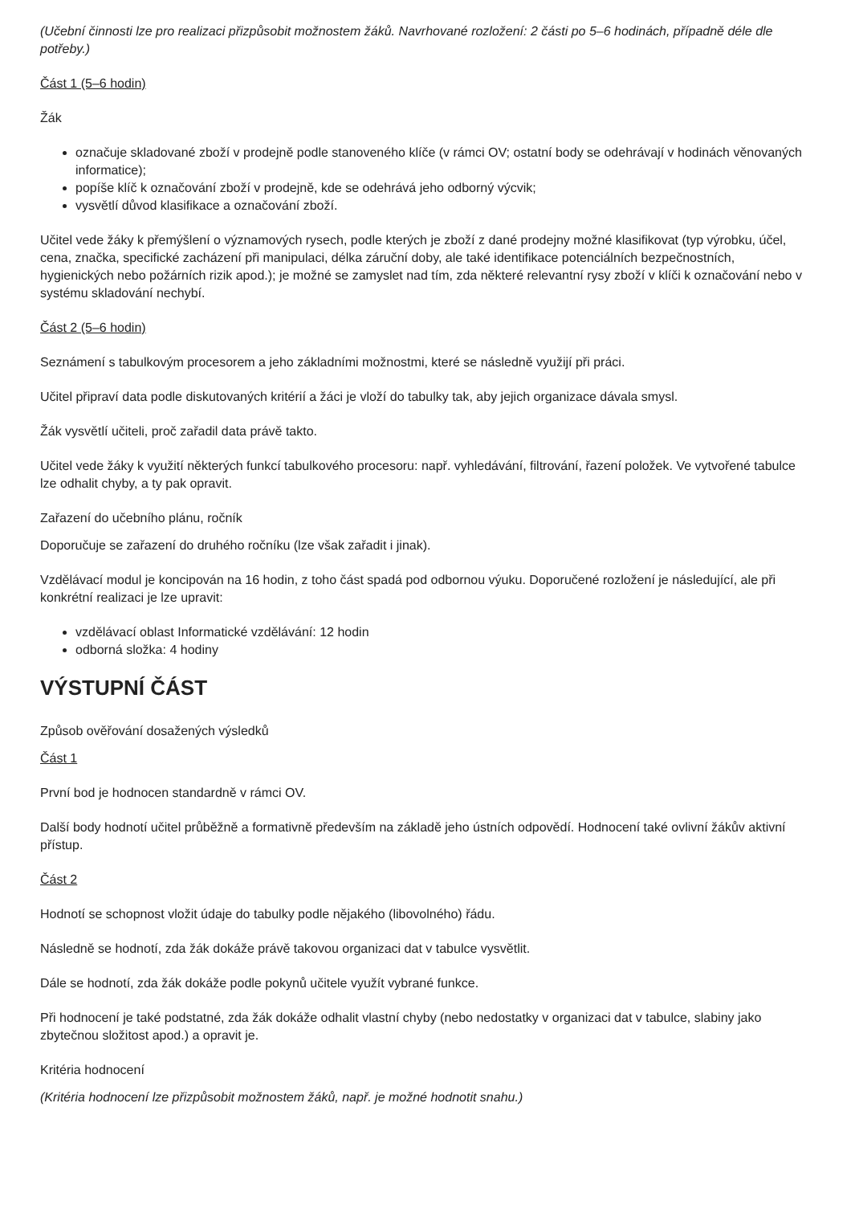(Učební činnosti lze pro realizaci přizpůsobit možnostem žáků. Navrhované rozložení: 2 části po 5–6 hodinách, případně déle dle potřeby.)
Část 1 (5–6 hodin)
Žák
označuje skladované zboží v prodejně podle stanoveného klíče (v rámci OV; ostatní body se odehrávají v hodinách věnovaných informatice);
popíše klíč k označování zboží v prodejně, kde se odehrává jeho odborný výcvik;
vysvětlí důvod klasifikace a označování zboží.
Učitel vede žáky k přemýšlení o významových rysech, podle kterých je zboží z dané prodejny možné klasifikovat (typ výrobku, účel, cena, značka, specifické zacházení při manipulaci, délka záruční doby, ale také identifikace potenciálních bezpečnostních, hygienických nebo požárních rizik apod.); je možné se zamyslet nad tím, zda některé relevantní rysy zboží v klíči k označování nebo v systému skladování nechybí.
Část 2 (5–6 hodin)
Seznámení s tabulkovým procesorem a jeho základními možnostmi, které se následně využijí při práci.
Učitel připraví data podle diskutovaných kritérií a žáci je vloží do tabulky tak, aby jejich organizace dávala smysl.
Žák vysvětlí učiteli, proč zařadil data právě takto.
Učitel vede žáky k využití některých funkcí tabulkového procesoru: např. vyhledávání, filtrování, řazení položek. Ve vytvořené tabulce lze odhalit chyby, a ty pak opravit.
Zařazení do učebního plánu, ročník
Doporučuje se zařazení do druhého ročníku (lze však zařadit i jinak).
Vzdělávací modul je koncipován na 16 hodin, z toho část spadá pod odbornou výuku. Doporučené rozložení je následující, ale při konkrétní realizaci je lze upravit:
vzdělávací oblast Informatické vzdělávání: 12 hodin
odborná složka: 4 hodiny
VÝSTUPNÍ ČÁST
Způsob ověřování dosažených výsledků
Část 1
První bod je hodnocen standardně v rámci OV.
Další body hodnotí učitel průběžně a formativně především na základě jeho ústních odpovědí. Hodnocení také ovlivní žákův aktivní přístup.
Část 2
Hodnotí se schopnost vložit údaje do tabulky podle nějakého (libovolného) řádu.
Následně se hodnotí, zda žák dokáže právě takovou organizaci dat v tabulce vysvětlit.
Dále se hodnotí, zda žák dokáže podle pokynů učitele využít vybrané funkce.
Při hodnocení je také podstatné, zda žák dokáže odhalit vlastní chyby (nebo nedostatky v organizaci dat v tabulce, slabiny jako zbytečnou složitost apod.) a opravit je.
Kritéria hodnocení
(Kritéria hodnocení lze přizpůsobit možnostem žáků, např. je možné hodnotit snahu.)